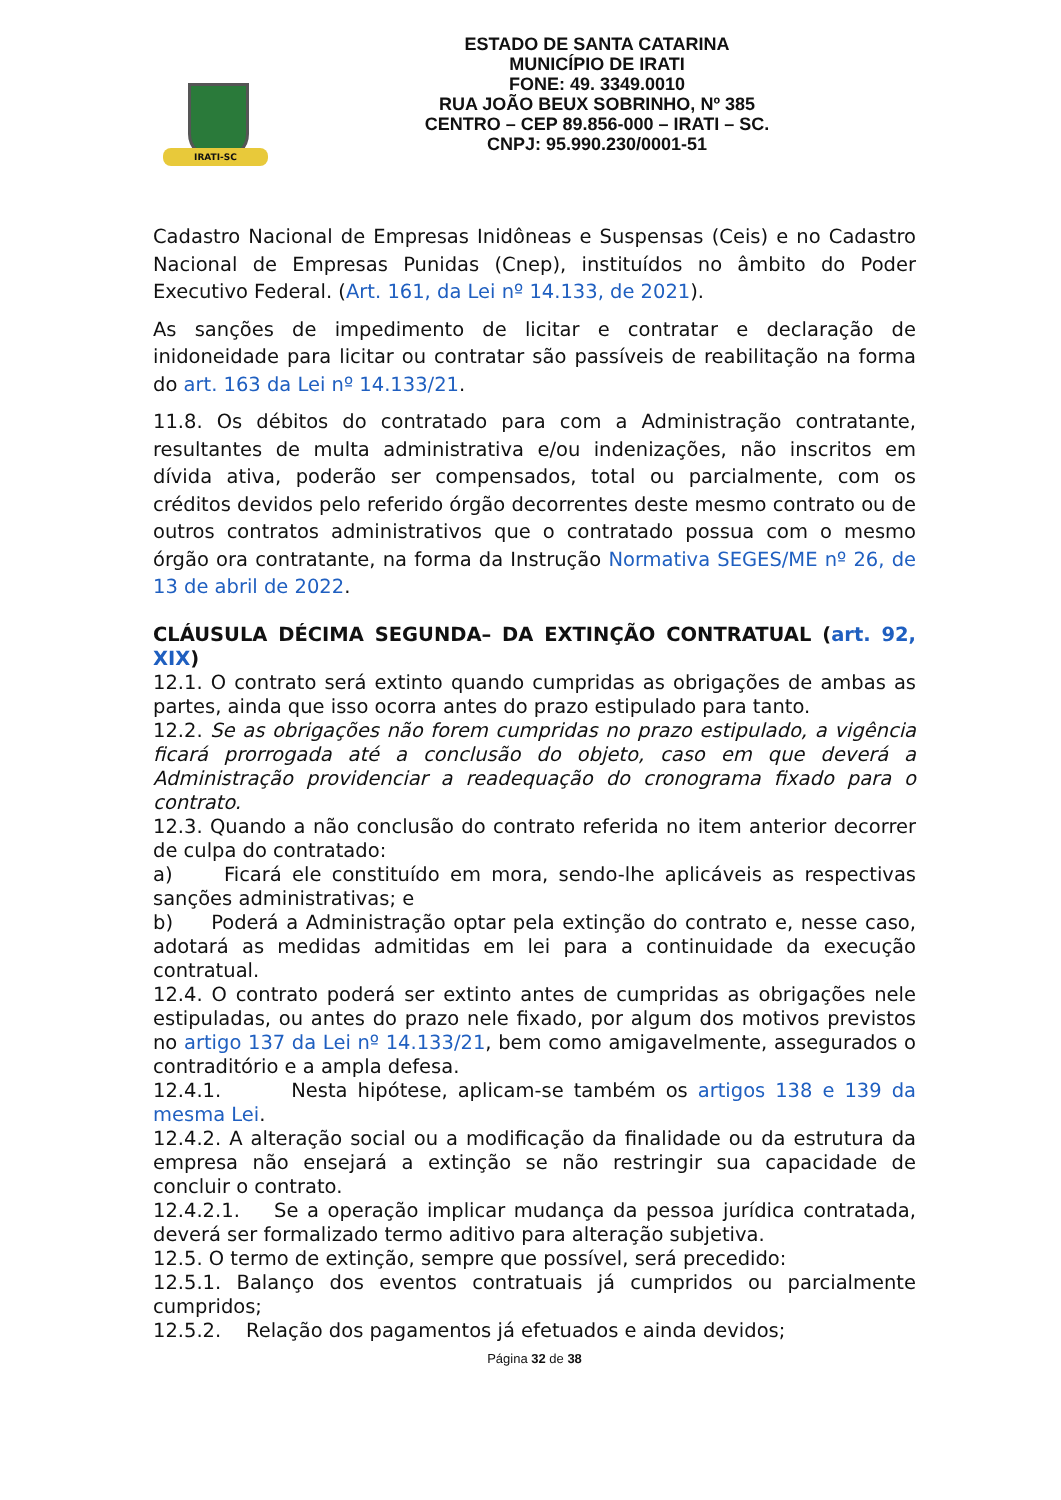IRATI-SC
ESTADO DE SANTA CATARINA
MUNICÍPIO DE IRATI
FONE: 49. 3349.0010
RUA JOÃO BEUX SOBRINHO, Nº 385
CENTRO – CEP 89.856-000 – IRATI – SC.
CNPJ: 95.990.230/0001-51
Cadastro Nacional de Empresas Inidôneas e Suspensas (Ceis) e no Cadastro Nacional de Empresas Punidas (Cnep), instituídos no âmbito do Poder Executivo Federal. (Art. 161, da Lei nº 14.133, de 2021).
As sanções de impedimento de licitar e contratar e declaração de inidoneidade para licitar ou contratar são passíveis de reabilitação na forma do art. 163 da Lei nº 14.133/21.
11.8. Os débitos do contratado para com a Administração contratante, resultantes de multa administrativa e/ou indenizações, não inscritos em dívida ativa, poderão ser compensados, total ou parcialmente, com os créditos devidos pelo referido órgão decorrentes deste mesmo contrato ou de outros contratos administrativos que o contratado possua com o mesmo órgão ora contratante, na forma da Instrução Normativa SEGES/ME nº 26, de 13 de abril de 2022.
CLÁUSULA DÉCIMA SEGUNDA– DA EXTINÇÃO CONTRATUAL (art. 92, XIX)
12.1. O contrato será extinto quando cumpridas as obrigações de ambas as partes, ainda que isso ocorra antes do prazo estipulado para tanto.
12.2. Se as obrigações não forem cumpridas no prazo estipulado, a vigência ficará prorrogada até a conclusão do objeto, caso em que deverá a Administração providenciar a readequação do cronograma fixado para o contrato.
12.3. Quando a não conclusão do contrato referida no item anterior decorrer de culpa do contratado:
a) Ficará ele constituído em mora, sendo-lhe aplicáveis as respectivas sanções administrativas; e
b) Poderá a Administração optar pela extinção do contrato e, nesse caso, adotará as medidas admitidas em lei para a continuidade da execução contratual.
12.4. O contrato poderá ser extinto antes de cumpridas as obrigações nele estipuladas, ou antes do prazo nele fixado, por algum dos motivos previstos no artigo 137 da Lei nº 14.133/21, bem como amigavelmente, assegurados o contraditório e a ampla defesa.
12.4.1. Nesta hipótese, aplicam-se também os artigos 138 e 139 da mesma Lei.
12.4.2. A alteração social ou a modificação da finalidade ou da estrutura da empresa não ensejará a extinção se não restringir sua capacidade de concluir o contrato.
12.4.2.1. Se a operação implicar mudança da pessoa jurídica contratada, deverá ser formalizado termo aditivo para alteração subjetiva.
12.5. O termo de extinção, sempre que possível, será precedido:
12.5.1. Balanço dos eventos contratuais já cumpridos ou parcialmente cumpridos;
12.5.2. Relação dos pagamentos já efetuados e ainda devidos;
Página 32 de 38